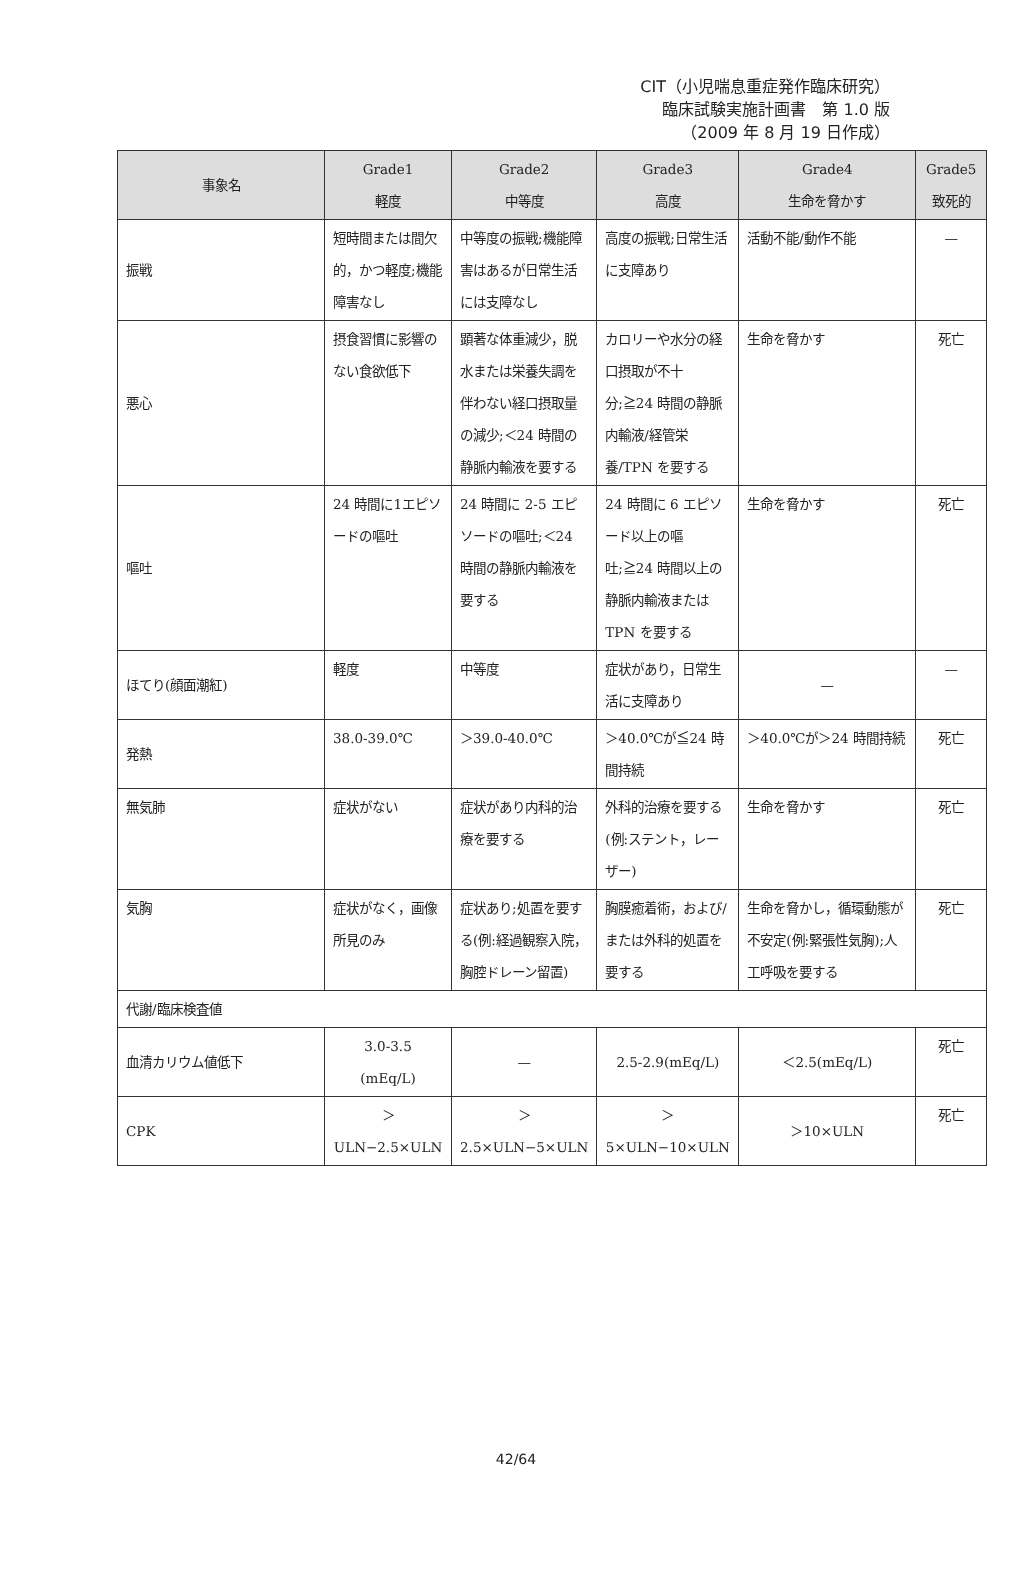CIT（小児喘息重症発作臨床研究）
臨床試験実施計画書　第 1.0 版
（2009 年 8 月 19 日作成）
| 事象名 | Grade1 軽度 | Grade2 中等度 | Grade3 高度 | Grade4 生命を脅かす | Grade5 致死的 |
| --- | --- | --- | --- | --- | --- |
| 振戦 | 短時間または間欠的，かつ軽度;機能障害なし | 中等度の振戦;機能障害はあるが日常生活には支障なし | 高度の振戦;日常生活に支障あり | 活動不能/動作不能 | — |
| 悪心 | 摂食習慣に影響のない食欲低下 | 顕著な体重減少，脱水または栄養失調を伴わない経口摂取量の減少;＜24 時間の静脈内輸液を要する | カロリーや水分の経口摂取が不十分;≧24 時間の静脈内輸液/経管栄養/TPN を要する | 生命を脅かす | 死亡 |
| 嘔吐 | 24 時間に1エピソードの嘔吐 | 24 時間に 2-5 エピソードの嘔吐;＜24 時間の静脈内輸液を要する | 24 時間に 6 エピソード以上の嘔吐;≧24 時間以上の静脈内輸液または TPN を要する | 生命を脅かす | 死亡 |
| ほてり(顔面潮紅) | 軽度 | 中等度 | 症状があり，日常生活に支障あり | — | — |
| 発熱 | 38.0-39.0℃ | ＞39.0-40.0℃ | ＞40.0℃が≦24 時間持続 | ＞40.0℃が＞24 時間持続 | 死亡 |
| 無気肺 | 症状がない | 症状があり内科的治療を要する | 外科的治療を要する(例:ステント，レーザー) | 生命を脅かす | 死亡 |
| 気胸 | 症状がなく，画像所見のみ | 症状あり;処置を要する(例:経過観察入院，胸腔ドレーン留置) | 胸膜癒着術，および/または外科的処置を要する | 生命を脅かし，循環動態が不安定(例:緊張性気胸);人工呼吸を要する | 死亡 |
| 代謝/臨床検査値 | | | | | |
| 血清カリウム値低下 | 3.0-3.5 (mEq/L) | — | 2.5-2.9(mEq/L) | ＜2.5(mEq/L) | 死亡 |
| CPK | ＞ULN−2.5×ULN | ＞2.5×ULN−5×ULN | ＞5×ULN−10×ULN | ＞10×ULN | 死亡 |
42/64